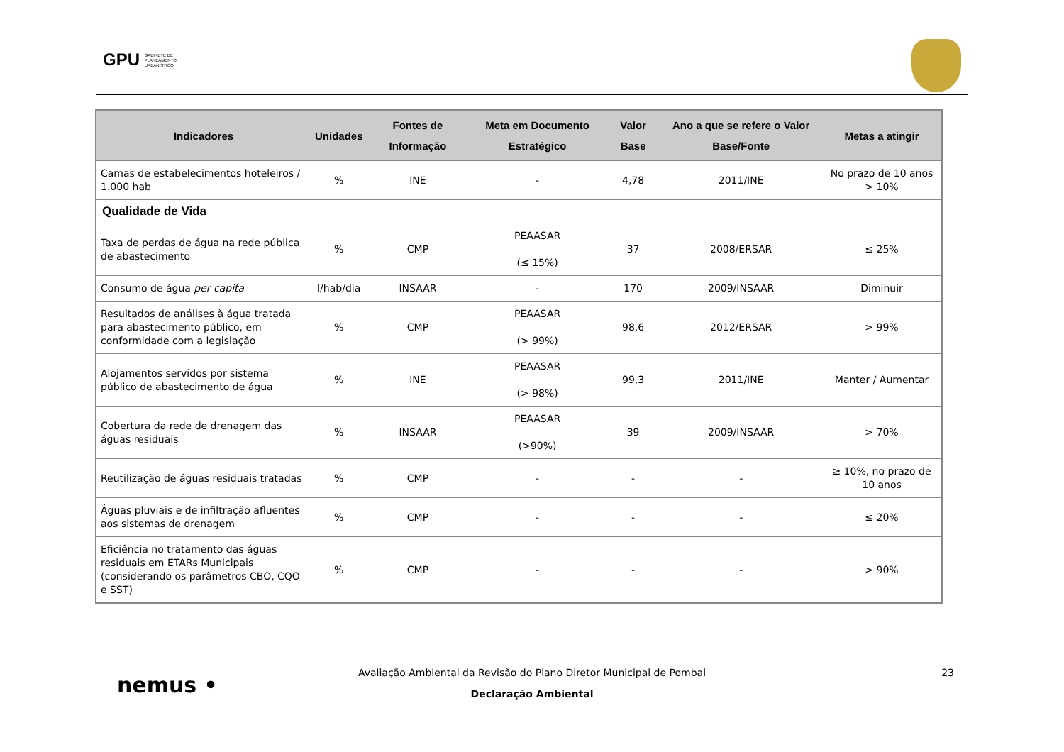GPU GABINETE DE
PLANEAMENTO
URBANÍSTICO
| Indicadores | Unidades | Fontes de Informação | Meta em Documento Estratégico | Valor Base | Ano a que se refere o Valor Base/Fonte | Metas a atingir |
| --- | --- | --- | --- | --- | --- | --- |
| Camas de estabelecimentos hoteleiros / 1.000 hab | % | INE | - | 4,78 | 2011/INE | No prazo de 10 anos > 10% |
| Qualidade de Vida | | | | | | |
| Taxa de perdas de água na rede pública de abastecimento | % | CMP | PEAASAR (≤ 15%) | 37 | 2008/ERSAR | ≤ 25% |
| Consumo de água per capita | l/hab/dia | INSAAR | - | 170 | 2009/INSAAR | Diminuir |
| Resultados de análises à água tratada para abastecimento público, em conformidade com a legislação | % | CMP | PEAASAR (> 99%) | 98,6 | 2012/ERSAR | > 99% |
| Alojamentos servidos por sistema público de abastecimento de água | % | INE | PEAASAR (> 98%) | 99,3 | 2011/INE | Manter / Aumentar |
| Cobertura da rede de drenagem das águas residuais | % | INSAAR | PEAASAR (>90%) | 39 | 2009/INSAAR | > 70% |
| Reutilização de águas residuais tratadas | % | CMP | - | - | - | ≥ 10%, no prazo de 10 anos |
| Águas pluviais e de infiltração afluentes aos sistemas de drenagem | % | CMP | - | - | - | ≤ 20% |
| Eficiência no tratamento das águas residuais em ETARs Municipais (considerando os parâmetros CBO, CQO e SST) | % | CMP | - | - | - | > 90% |
nemus • 23
Avaliação Ambiental da Revisão do Plano Diretor Municipal de Pombal
Declaração Ambiental